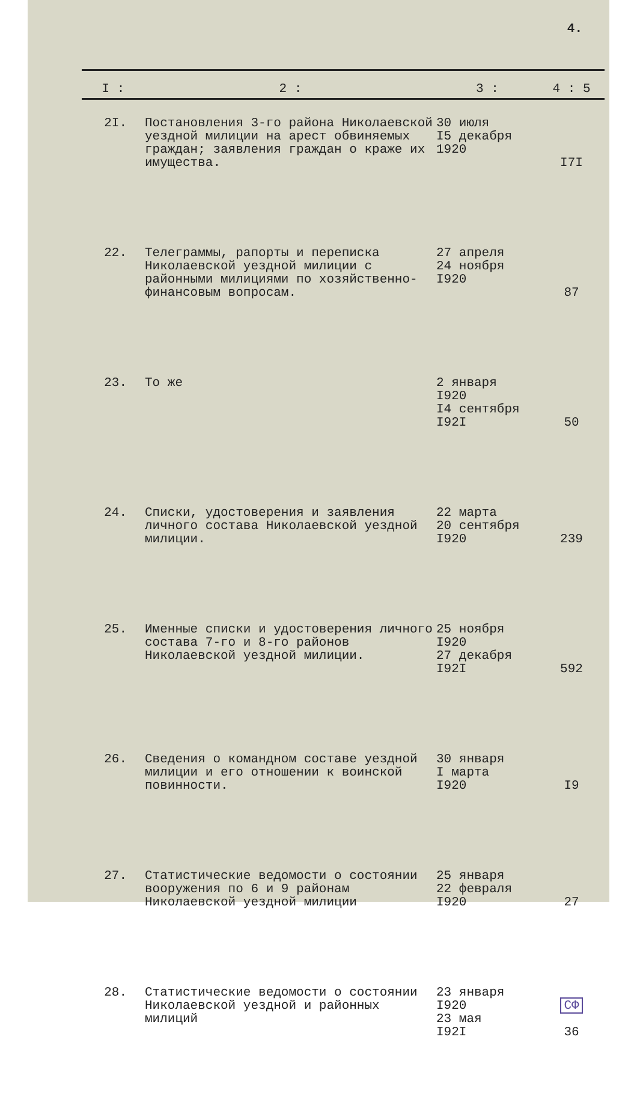4.
| I : | 2 : | 3 : | 4 : 5 |
| --- | --- | --- | --- |
| 2I. | Постановления 3-го района Николаевской уездной милиции на арест обвиняемых граждан; заявления граждан о краже их имущества. | 30 июля I5 декабря 1920 | I7I |
| 22. | Телеграммы, рапорты и переписка Николаевской уездной милиции с районными милициями по хозяйственно-финансовым вопросам. | 27 апреля 24 ноября I920 | 87 |
| 23. | То же | 2 января I920 I4 сентября I92I | 50 |
| 24. | Списки, удостоверения и заявления личного состава Николаевской уездной милиции. | 22 марта 20 сентября I920 | 239 |
| 25. | Именные списки и удостоверения личного состава 7-го и 8-го районов Николаевской уездной милиции. | 25 ноября I920 27 декабря I92I | 592 |
| 26. | Сведения о командном составе уездной милиции и его отношении к воинской повинности. | 30 января I марта I920 | I9 |
| 27. | Статистические ведомости о состоянии вооружения по 6 и 9 районам Николаевской уездной милиции | 25 января 22 февраля I920 | 27 |
| 28. | Статистические ведомости о состоянии Николаевской уездной и районных милиций | 23 января I920 23 мая I92I | СФ 36 |